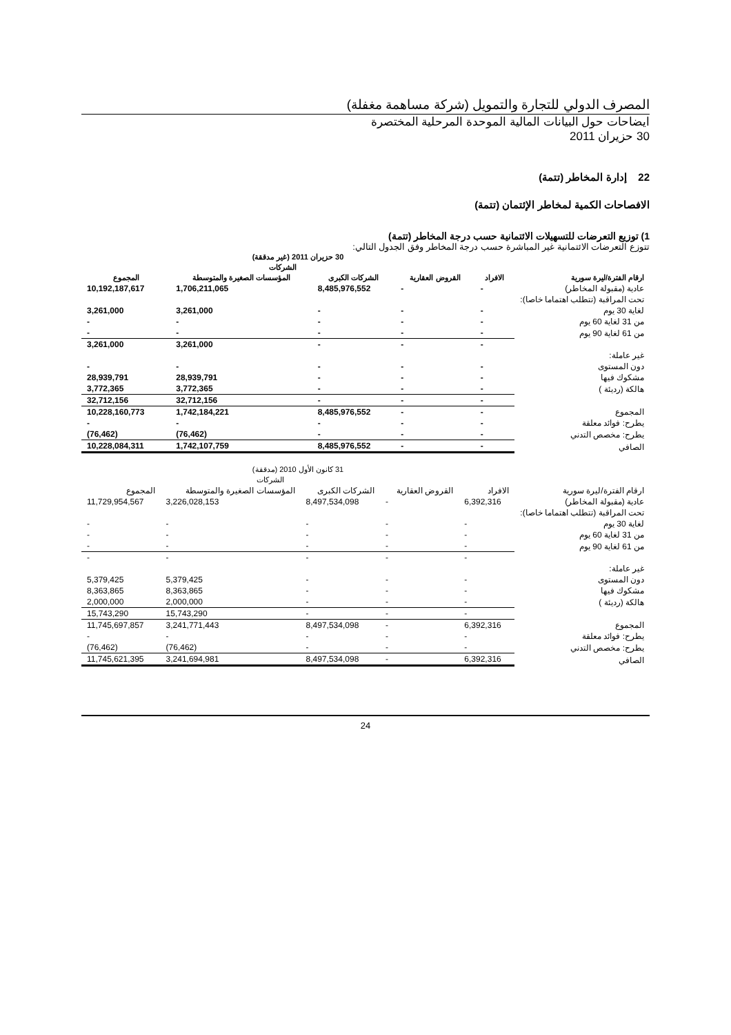المصرف الدولي للتجارة والتمويل (شركة مساهمة مغفلة)
ايضاحات حول البيانات المالية الموحدة المرحلية المختصرة
30 حزيران 2011
22 إدارة المخاطر (تتمة)
الافصاحات الكمية لمخاطر الإئتمان (تتمة)
1) توزيع التعرضات للتسهيلات الائتمانية حسب درجة المخاطر (تتمة)
تتوزع التعرضات الائتمانية غير المباشرة حسب درجة المخاطر وفق الجدول التالي:
| | 30 حزيران 2011 (غير مدققة) | | | | |
| --- | --- | --- | --- | --- | --- |
| | | | الشركات | | |
| ارقام الفترة/ليرة سورية | الافراد | القروض العقارية | الشركات الكبرى | المؤسسات الصغيرة والمتوسطة | المجموع |
| عادية (مقبولة المخاطر) | - | - | 8,485,976,552 | 1,706,211,065 | 10,192,187,617 |
| تحت المراقبة (تتطلب اهتماما خاصا): | | | | | |
| لغاية 30 يوم | - | - | - | 3,261,000 | 3,261,000 |
| من 31 لغاية 60 يوم | - | - | - | - | - |
| من 61 لغاية 90 يوم | - | - | - | - | - |
| | - | - | - | 3,261,000 | 3,261,000 |
| غير عاملة: | | | | | |
| دون المستوى | - | - | - | - | - |
| مشكوك فيها | - | - | - | 28,939,791 | 28,939,791 |
| هالكة (رديئة ) | - | - | - | 3,772,365 | 3,772,365 |
| | - | - | - | 32,712,156 | 32,712,156 |
| المجموع | - | - | 8,485,976,552 | 1,742,184,221 | 10,228,160,773 |
| يطرح: فوائد معلقة | - | - | - | - | - |
| يطرح: مخصص التدني | - | - | - | (76,462) | (76,462) |
| الصافي | - | - | 8,485,976,552 | 1,742,107,759 | 10,228,084,311 |
| | 31 كانون الأول 2010 (مدققة) | | | | |
| --- | --- | --- | --- | --- | --- |
| | | | الشركات | | |
| ارقام الفترة/ليرة سورية | الافراد | القروض العقارية | الشركات الكبرى | المؤسسات الصغيرة والمتوسطة | المجموع |
| عادية (مقبولة المخاطر) | 6,392,316 | - | 8,497,534,098 | 3,226,028,153 | 11,729,954,567 |
| تحت المراقبة (تتطلب اهتماما خاصا): | | | | | |
| لغاية 30 يوم | - | - | - | - | - |
| من 31 لغاية 60 يوم | - | - | - | - | - |
| من 61 لغاية 90 يوم | - | - | - | - | - |
| | - | - | - | - | - |
| غير عاملة: | | | | | |
| دون المستوى | - | - | - | 5,379,425 | 5,379,425 |
| مشكوك فيها | - | - | - | 8,363,865 | 8,363,865 |
| هالكة (رديئة ) | - | - | - | 2,000,000 | 2,000,000 |
| | - | - | - | 15,743,290 | 15,743,290 |
| المجموع | 6,392,316 | - | 8,497,534,098 | 3,241,771,443 | 11,745,697,857 |
| يطرح: فوائد معلقة | - | - | - | - | - |
| يطرح: مخصص التدني | - | - | - | (76,462) | (76,462) |
| الصافي | 6,392,316 | - | 8,497,534,098 | 3,241,694,981 | 11,745,621,395 |
24